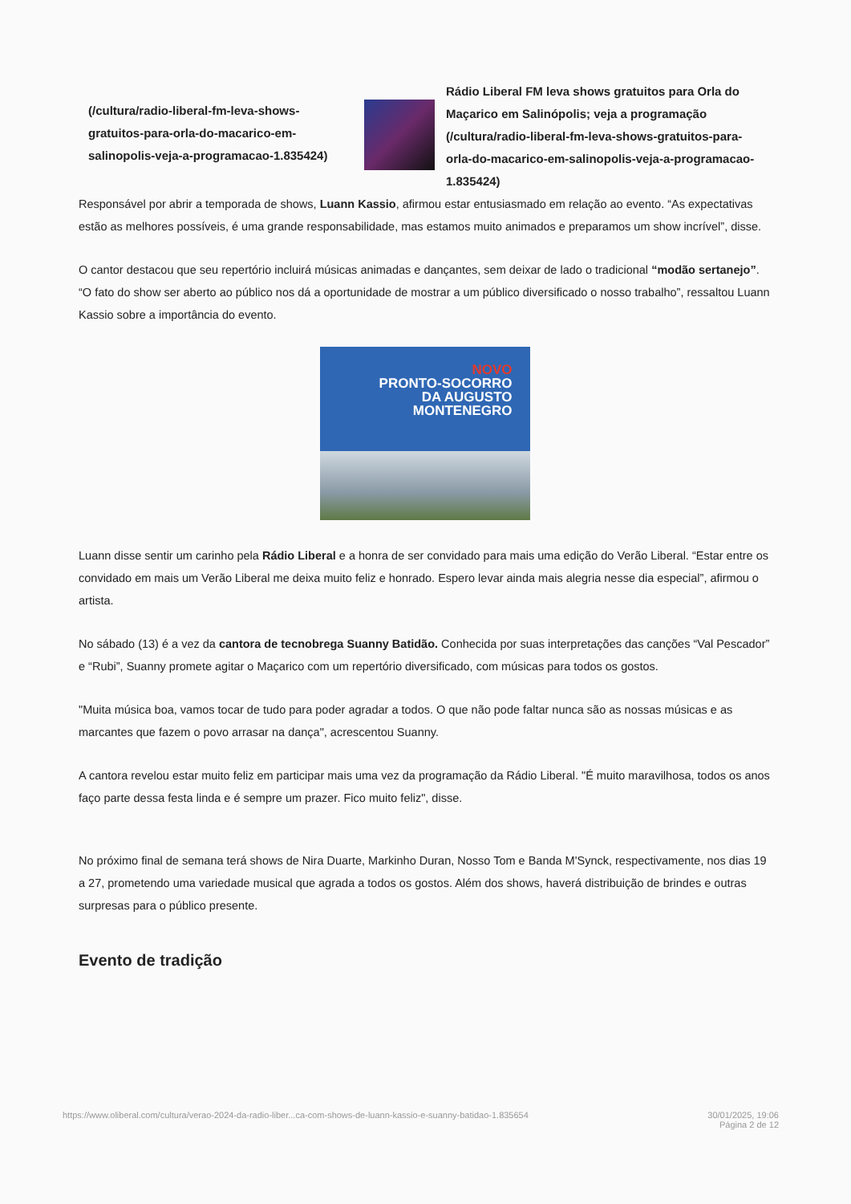(/cultura/radio-liberal-fm-leva-shows-gratuitos-para-orla-do-macarico-em-salinopolis-veja-a-programacao-1.835424)
Rádio Liberal FM leva shows gratuitos para Orla do Maçarico em Salinópolis; veja a programação (/cultura/radio-liberal-fm-leva-shows-gratuitos-para-orla-do-macarico-em-salinopolis-veja-a-programacao-1.835424)
Responsável por abrir a temporada de shows, Luann Kassio, afirmou estar entusiasmado em relação ao evento. “As expectativas estão as melhores possíveis, é uma grande responsabilidade, mas estamos muito animados e preparamos um show incrível”, disse.
O cantor destacou que seu repertório incluirá músicas animadas e dançantes, sem deixar de lado o tradicional “modão sertanejo”. “O fato do show ser aberto ao público nos dá a oportunidade de mostrar a um público diversificado o nosso trabalho”, ressaltou Luann Kassio sobre a importância do evento.
NOVO
PRONTO-SOCORRO
DA AUGUSTO
MONTENEGRO
Luann disse sentir um carinho pela Rádio Liberal e a honra de ser convidado para mais uma edição do Verão Liberal. “Estar entre os convidado em mais um Verão Liberal me deixa muito feliz e honrado. Espero levar ainda mais alegria nesse dia especial”, afirmou o artista.
No sábado (13) é a vez da cantora de tecnobrega Suanny Batidão. Conhecida por suas interpretações das canções “Val Pescador” e “Rubi”, Suanny promete agitar o Maçarico com um repertório diversificado, com músicas para todos os gostos.
"Muita música boa, vamos tocar de tudo para poder agradar a todos. O que não pode faltar nunca são as nossas músicas e as marcantes que fazem o povo arrasar na dança", acrescentou Suanny.
A cantora revelou estar muito feliz em participar mais uma vez da programação da Rádio Liberal. "É muito maravilhosa, todos os anos faço parte dessa festa linda e é sempre um prazer. Fico muito feliz", disse.
No próximo final de semana terá shows de Nira Duarte, Markinho Duran, Nosso Tom e Banda M'Synck, respectivamente, nos dias 19 a 27, prometendo uma variedade musical que agrada a todos os gostos. Além dos shows, haverá distribuição de brindes e outras surpresas para o público presente.
Evento de tradição
https://www.oliberal.com/cultura/verao-2024-da-radio-liber...ca-com-shows-de-luann-kassio-e-suanny-batidao-1.835654
30/01/2025, 19:06
Página 2 de 12